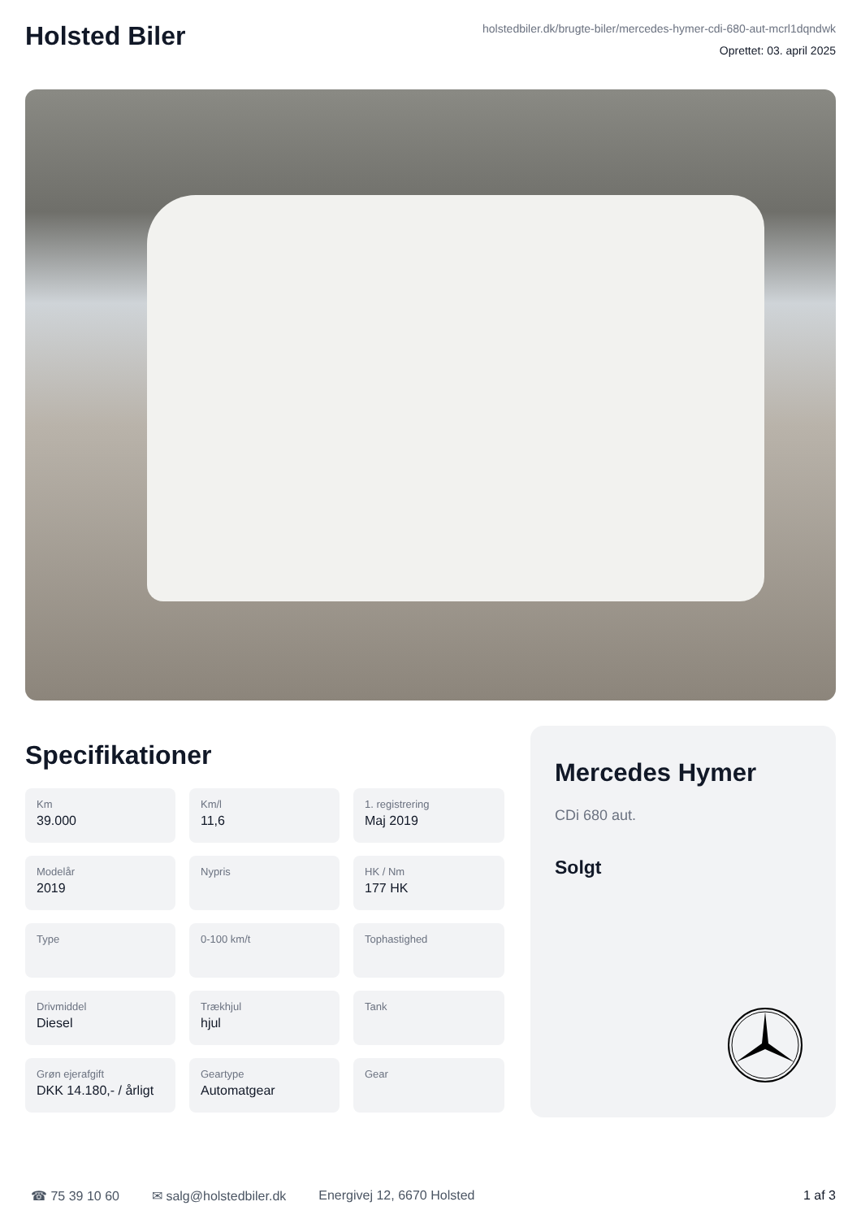Holsted Biler
holstedbiler.dk/brugte-biler/mercedes-hymer-cdi-680-aut-mcrl1dqndwk
Oprettet: 03. april 2025
Specifikationer
Km
39.000
Km/l
11,6
1. registrering
Maj 2019
Modelår
2019
Nypris
HK / Nm
177 HK
Type
0-100 km/t
Tophastighed
Drivmiddel
Diesel
Trækhjul
hjul
Tank
Grøn ejerafgift
DKK 14.180,- / årligt
Geartype
Automatgear
Gear
Mercedes Hymer
CDi 680 aut.
Solgt
☎ 75 39 10 60 ✉ salg@holstedbiler.dk Energivej 12, 6670 Holsted 1 af 3